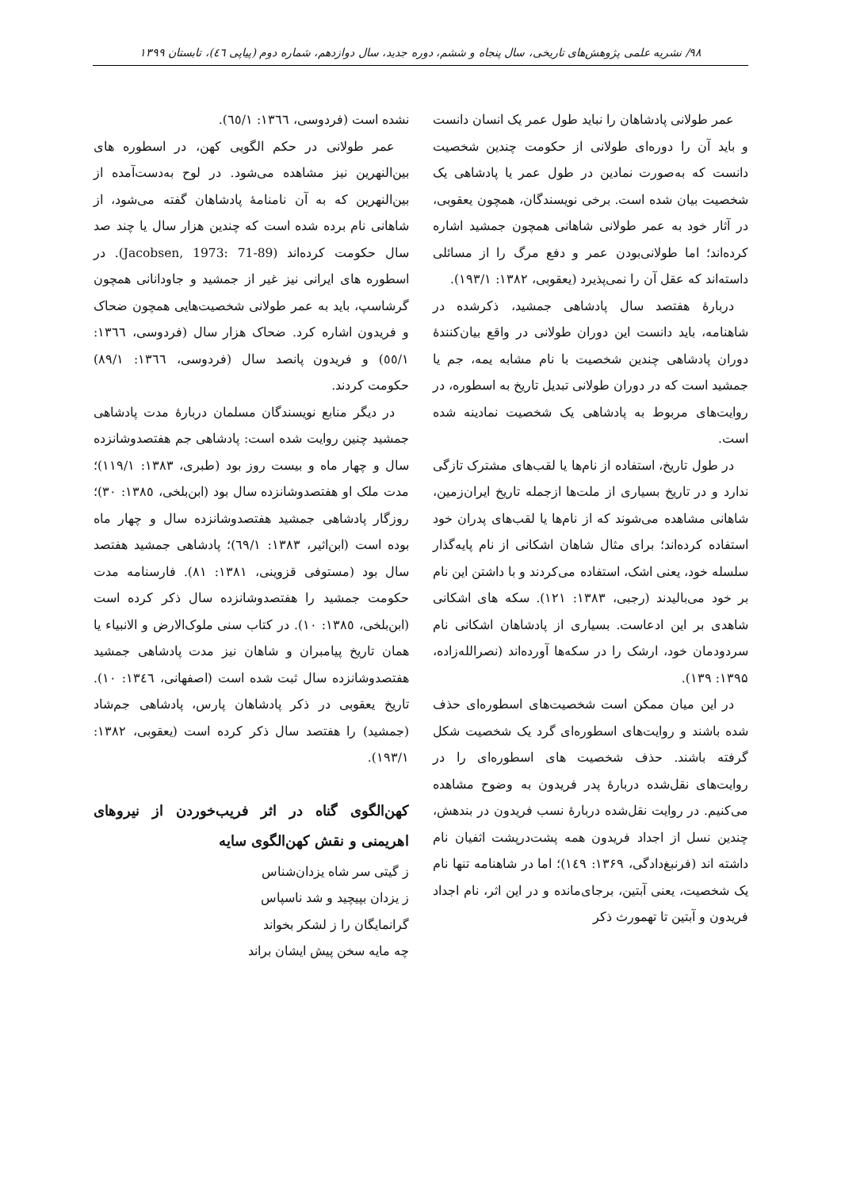۹۸/ نشریه علمی پژوهش‌های تاریخی، سال پنجاه و ششم، دوره جدید، سال دوازدهم، شماره دوم (پیاپی ٤٦)، تابستان ۱۳۹۹
عمر طولانی پادشاهان را نباید طول عمر یک انسان دانست و باید آن را دوره‌ای طولانی از حکومت چندین شخصیت دانست که به‌صورت نمادین در طول عمر یا پادشاهی یک شخصیت بیان شده است. برخی نویسندگان، همچون یعقوبی، در آثار خود به عمر طولانی شاهانی همچون جمشید اشاره کرده‌اند؛ اما طولانی‌بودن عمر و دفع مرگ را از مسائلی داسته‌اند که عقل آن را نمی‌پذیرد (یعقوبی، ۱۳۸۲: ۱۹۳/۱).
دربارهٔ هفتصد سال پادشاهی جمشید، ذکرشده در شاهنامه، باید دانست این دوران طولانی در واقع بیان‌کنندهٔ دوران پادشاهی چندین شخصیت با نام مشابه یمه، جم یا جمشید است که در دوران طولانی تبدیل تاریخ به اسطوره، در روایت‌های مربوط به پادشاهی یک شخصیت نمادینه شده است.
در طول تاریخ، استفاده از نام‌ها یا لقب‌های مشترک تازگی ندارد و در تاریخ بسیاری از ملت‌ها ازجمله تاریخ ایران‌زمین، شاهانی مشاهده می‌شوند که از نام‌ها یا لقب‌های پدران خود استفاده کرده‌اند؛ برای مثال شاهان اشکانی از نام پایه‌گذار سلسله خود، یعنی اشک، استفاده می‌کردند و با داشتن این نام بر خود می‌بالیدند (رجبی، ۱۳۸۳: ۱۲۱). سکه های اشکانی شاهدی بر این ادعاست. بسیاری از پادشاهان اشکانی نام سردودمان خود، ارشک را در سکه‌ها آورده‌اند (نصرالله‌زاده، ۱۳۹۵: ۱۳۹).
در این میان ممکن است شخصیت‌های اسطوره‌ای حذف شده باشند و روایت‌های اسطوره‌ای گرد یک شخصیت شکل گرفته باشند. حذف شخصیت های اسطوره‌ای را در روایت‌های نقل‌شده دربارهٔ پدر فریدون به وضوح مشاهده می‌کنیم. در روایت نقل‌شده دربارهٔ نسب فریدون در بندهش، چندین نسل از اجداد فریدون همه پشت‌درپشت اثفیان نام داشته اند (فرنبغ‌دادگی، ۱۳۶۹: ۱٤۹)؛ اما در شاهنامه تنها نام یک شخصیت، یعنی آبتین، برجای‌مانده و در این اثر، نام اجداد فریدون و آبتین تا تهمورث ذکر
نشده است (فردوسی، ۱۳٦٦: ٦٥/۱).
عمر طولانی در حکم الگویی کهن، در اسطوره های بین‌النهرین نیز مشاهده می‌شود. در لوح به‌دست‌آمده از بین‌النهرین که به آن نامنامهٔ پادشاهان گفته می‌شود، از شاهانی نام برده شده است که چندین هزار سال یا چند صد سال حکومت کرده‌اند (Jacobsen, 1973: 71-89). در اسطوره های ایرانی نیز غیر از جمشید و جاودانانی همچون گرشاسپ، باید به عمر طولانی شخصیت‌هایی همچون ضحاک و فریدون اشاره کرد. ضحاک هزار سال (فردوسی، ۱۳٦٦: ٥٥/۱) و فریدون پانصد سال (فردوسی، ۱۳٦٦: ۸۹/۱) حکومت کردند.
در دیگر منابع نویسندگان مسلمان دربارهٔ مدت پادشاهی جمشید چنین روایت شده است: پادشاهی جم هفتصدوشانزده سال و چهار ماه و بیست روز بود (طبری، ۱۳۸۳: ۱۱۹/۱)؛ مدت ملک او هفتصدوشانزده سال بود (ابن‌بلخی، ۱۳۸٥: ۳۰)؛ روزگار پادشاهی جمشید هفتصدوشانزده سال و چهار ماه بوده است (ابن‌اثیر، ۱۳۸۳: ٦۹/۱)؛ پادشاهی جمشید هفتصد سال بود (مستوفی قزوینی، ۱۳۸۱: ۸۱). فارسنامه مدت حکومت جمشید را هفتصدوشانزده سال ذکر کرده است (ابن‌بلخی، ۱۳۸٥: ۱۰). در کتاب سنی ملوک‌الارض و الانبیاء یا همان تاریخ پیامبران و شاهان نیز مدت پادشاهی جمشید هفتصدوشانزده سال ثبت شده است (اصفهانی، ۱۳٤٦: ۱۰). تاریخ یعقوبی در ذکر پادشاهان پارس، پادشاهی جم‌شاد (جمشید) را هفتصد سال ذکر کرده است (یعقوبی، ۱۳۸۲: ۱۹۳/۱).
کهن‌الگوی گناه در اثر فریب‌خوردن از نیروهای اهریمنی و نقش کهن‌الگوی سایه
ز گیتی سر شاه یزدان‌شناس
ز یزدان بپیچید و شد ناسپاس
گرانمایگان را ز لشکر بخواند
چه مایه سخن پیش ایشان براند